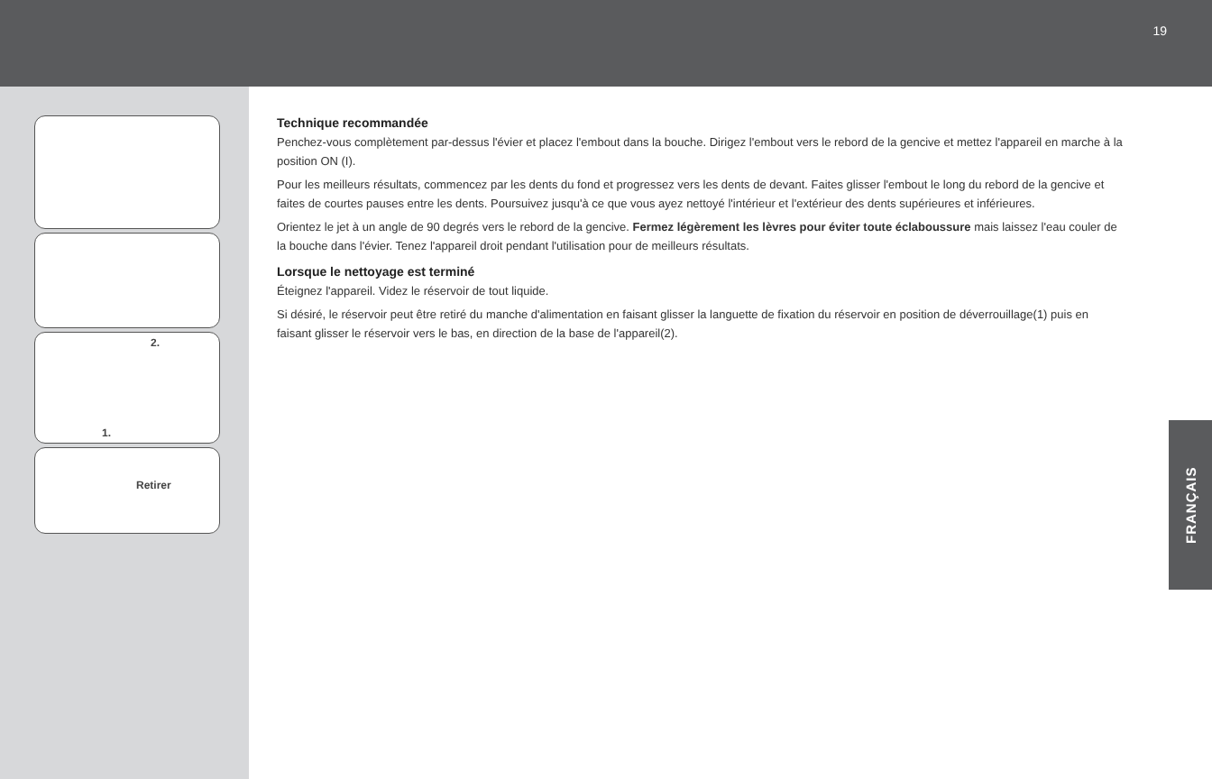19
2.
1.
Retirer
Technique recommandée
Penchez-vous complètement par-dessus l'évier et placez l'embout dans la bouche. Dirigez l'embout vers le rebord de la gencive et mettez l'appareil en marche à la position ON (I).
Pour les meilleurs résultats, commencez par les dents du fond et progressez vers les dents de devant. Faites glisser l'embout le long du rebord de la gencive et faites de courtes pauses entre les dents. Poursuivez jusqu'à ce que vous ayez nettoyé l'intérieur et l'extérieur des dents supérieures et inférieures.
Orientez le jet à un angle de 90 degrés vers le rebord de la gencive. Fermez légèrement les lèvres pour éviter toute éclaboussure mais laissez l'eau couler de la bouche dans l'évier. Tenez l'appareil droit pendant l'utilisation pour de meilleurs résultats.
Lorsque le nettoyage est terminé
Éteignez l'appareil. Videz le réservoir de tout liquide.
Si désiré, le réservoir peut être retiré du manche d'alimentation en faisant glisser la languette de fixation du réservoir en position de déverrouillage(1) puis en faisant glisser le réservoir vers le bas, en direction de la base de l'appareil(2).
FRANÇAIS